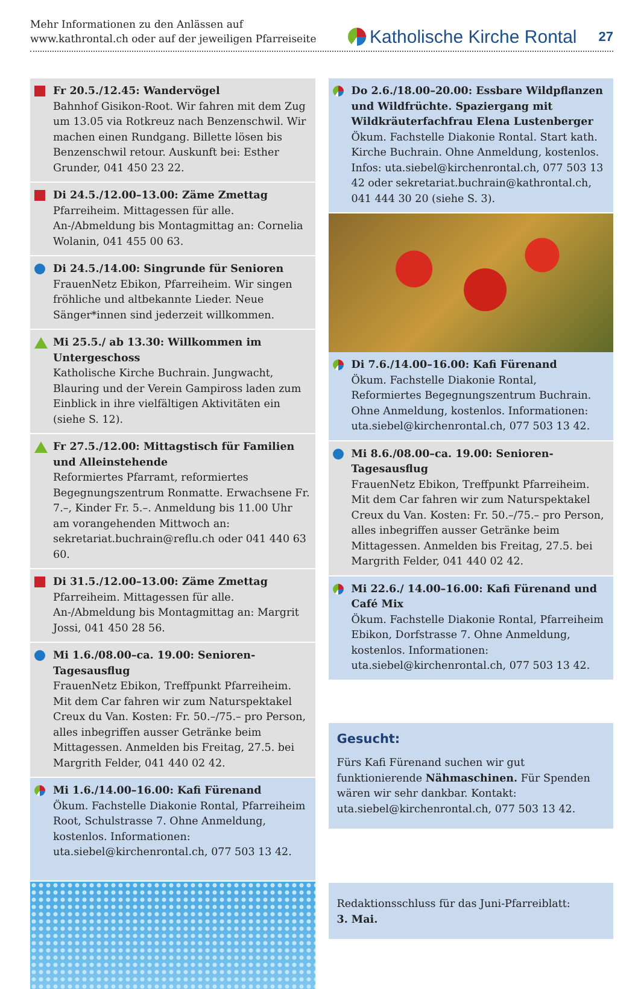Mehr Informationen zu den Anlässen auf
www.kathrontal.ch oder auf der jeweiligen Pfarreiseite
Katholische Kirche Rontal 27
Fr 20.5./12.45: Wandervögel
Bahnhof Gisikon-Root. Wir fahren mit dem Zug um 13.05 via Rotkreuz nach Benzenschwil. Wir machen einen Rundgang. Billette lösen bis Benzenschwil retour. Auskunft bei: Esther Grunder, 041 450 23 22.
Di 24.5./12.00–13.00: Zäme Zmettag
Pfarreiheim. Mittagessen für alle. An-/Abmeldung bis Montagmittag an: Cornelia Wolanin, 041 455 00 63.
Di 24.5./14.00: Singrunde für Senioren
FrauenNetz Ebikon, Pfarreiheim. Wir singen fröhliche und altbekannte Lieder. Neue Sänger*innen sind jederzeit willkommen.
Mi 25.5./ ab 13.30: Willkommen im Untergeschoss
Katholische Kirche Buchrain. Jungwacht, Blauring und der Verein Gampiross laden zum Einblick in ihre vielfältigen Aktivitäten ein (siehe S. 12).
Fr 27.5./12.00: Mittagstisch für Familien und Alleinstehende
Reformiertes Pfarramt, reformiertes Begegnungszentrum Ronmatte. Erwachsene Fr. 7.–, Kinder Fr. 5.–. Anmeldung bis 11.00 Uhr am vorangehenden Mittwoch an: sekretariat.buchrain@reflu.ch oder 041 440 63 60.
Di 31.5./12.00–13.00: Zäme Zmettag
Pfarreiheim. Mittagessen für alle. An-/Abmeldung bis Montagmittag an: Margrit Jossi, 041 450 28 56.
Mi 1.6./08.00–ca. 19.00: Senioren-Tagesausflug
FrauenNetz Ebikon, Treffpunkt Pfarreiheim. Mit dem Car fahren wir zum Naturspektakel Creux du Van. Kosten: Fr. 50.–/75.– pro Person, alles inbegriffen ausser Getränke beim Mittagessen. Anmelden bis Freitag, 27.5. bei Margrith Felder, 041 440 02 42.
Mi 1.6./14.00–16.00: Kafi Fürenand
Ökum. Fachstelle Diakonie Rontal, Pfarreiheim Root, Schulstrasse 7. Ohne Anmeldung, kostenlos. Informationen: uta.siebel@kirchenrontal.ch, 077 503 13 42.
Do 2.6./18.00–20.00: Essbare Wildpflanzen und Wildfrüchte. Spaziergang mit Wildkräuterfachfrau Elena Lustenberger
Ökum. Fachstelle Diakonie Rontal. Start kath. Kirche Buchrain. Ohne Anmeldung, kostenlos. Infos: uta.siebel@kirchenrontal.ch, 077 503 13 42 oder sekretariat.buchrain@kathrontal.ch, 041 444 30 20 (siehe S. 3).
Di 7.6./14.00–16.00: Kafi Fürenand
Ökum. Fachstelle Diakonie Rontal, Reformiertes Begegnungszentrum Buchrain. Ohne Anmeldung, kostenlos. Informationen: uta.siebel@kirchenrontal.ch, 077 503 13 42.
Mi 8.6./08.00–ca. 19.00: Senioren-Tagesausflug
FrauenNetz Ebikon, Treffpunkt Pfarreiheim. Mit dem Car fahren wir zum Naturspektakel Creux du Van. Kosten: Fr. 50.–/75.– pro Person, alles inbegriffen ausser Getränke beim Mittagessen. Anmelden bis Freitag, 27.5. bei Margrith Felder, 041 440 02 42.
Mi 22.6./ 14.00–16.00: Kafi Fürenand und Café Mix
Ökum. Fachstelle Diakonie Rontal, Pfarreiheim Ebikon, Dorfstrasse 7. Ohne Anmeldung, kostenlos. Informationen: uta.siebel@kirchenrontal.ch, 077 503 13 42.
Gesucht:
Fürs Kafi Fürenand suchen wir gut funktionierende Nähmaschinen. Für Spenden wären wir sehr dankbar. Kontakt: uta.siebel@kirchenrontal.ch, 077 503 13 42.
Redaktionsschluss für das Juni-Pfarreiblatt:
3. Mai.